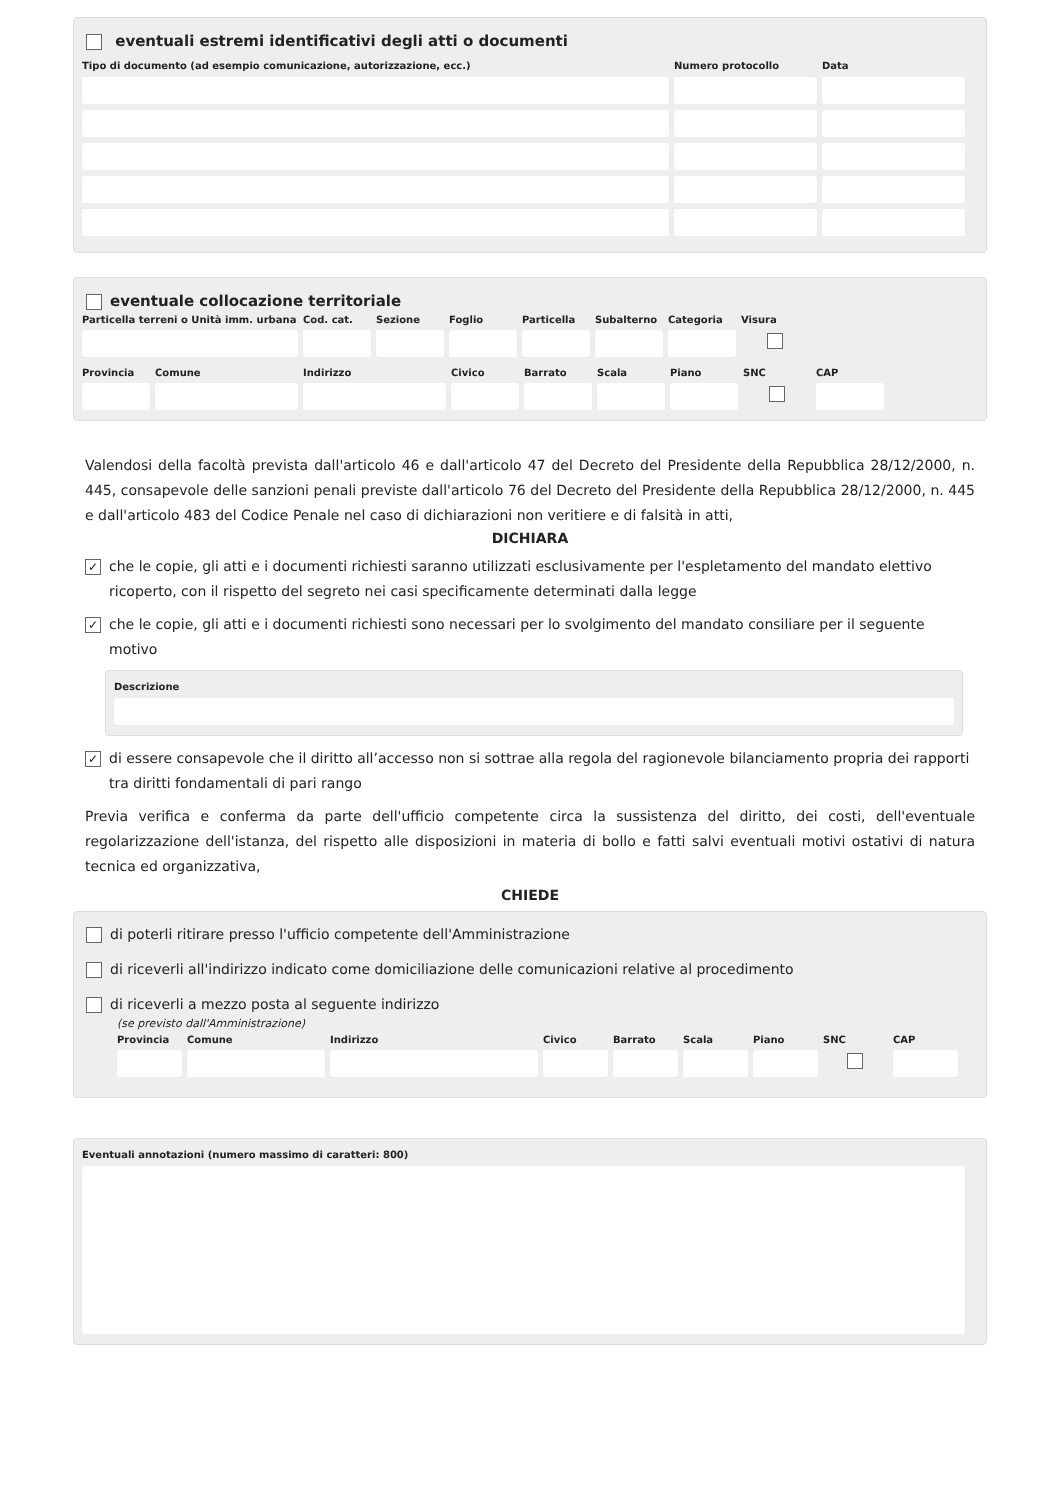eventuali estremi identificativi degli atti o documenti
Tipo di documento (ad esempio comunicazione, autorizzazione, ecc.) Numero protocollo Data
eventuale collocazione territoriale
Particella terreni o Unità imm. urbana
Cod. cat.
Sezione
Foglio
Particella
Subalterno
Categoria
Visura
Provincia
Comune
Indirizzo
Civico
Barrato
Scala
Piano
SNC
CAP
Valendosi della facoltà prevista dall'articolo 46 e dall'articolo 47 del Decreto del Presidente della Repubblica 28/12/2000, n. 445, consapevole delle sanzioni penali previste dall'articolo 76 del Decreto del Presidente della Repubblica 28/12/2000, n. 445 e dall'articolo 483 del Codice Penale nel caso di dichiarazioni non veritiere e di falsità in atti,
DICHIARA
✓ che le copie, gli atti e i documenti richiesti saranno utilizzati esclusivamente per l'espletamento del mandato elettivo ricoperto, con il rispetto del segreto nei casi specificamente determinati dalla legge
✓ che le copie, gli atti e i documenti richiesti sono necessari per lo svolgimento del mandato consiliare per il seguente motivo
Descrizione
✓ di essere consapevole che il diritto all’accesso non si sottrae alla regola del ragionevole bilanciamento propria dei rapporti tra diritti fondamentali di pari rango
Previa verifica e conferma da parte dell'ufficio competente circa la sussistenza del diritto, dei costi, dell'eventuale regolarizzazione dell'istanza, del rispetto alle disposizioni in materia di bollo e fatti salvi eventuali motivi ostativi di natura tecnica ed organizzativa,
CHIEDE
di poterli ritirare presso l'ufficio competente dell'Amministrazione
di riceverli all'indirizzo indicato come domiciliazione delle comunicazioni relative al procedimento
di riceverli a mezzo posta al seguente indirizzo
(se previsto dall'Amministrazione)
Provincia
Comune
Indirizzo
Civico
Barrato
Scala
Piano
SNC
CAP
Eventuali annotazioni (numero massimo di caratteri: 800)